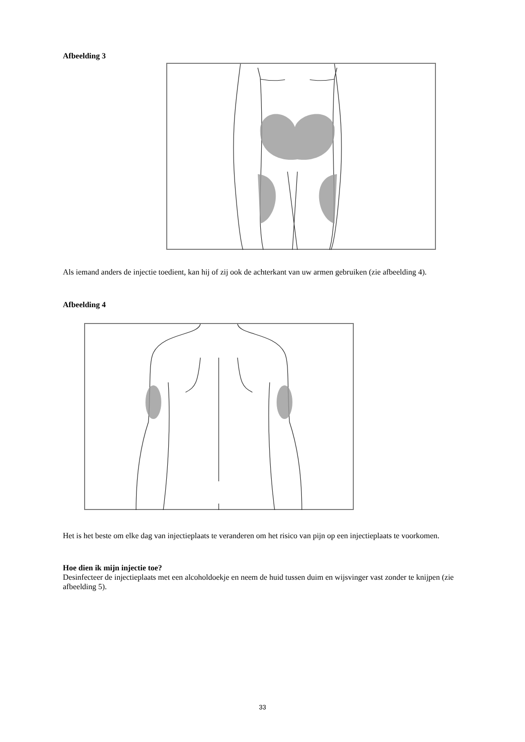Afbeelding 3
Als iemand anders de injectie toedient, kan hij of zij ook de achterkant van uw armen gebruiken (zie afbeelding 4).
Afbeelding 4
Het is het beste om elke dag van injectieplaats te veranderen om het risico van pijn op een injectieplaats te voorkomen.
Hoe dien ik mijn injectie toe?
Desinfecteer de injectieplaats met een alcoholdoekje en neem de huid tussen duim en wijsvinger vast zonder te knijpen (zie afbeelding 5).
33